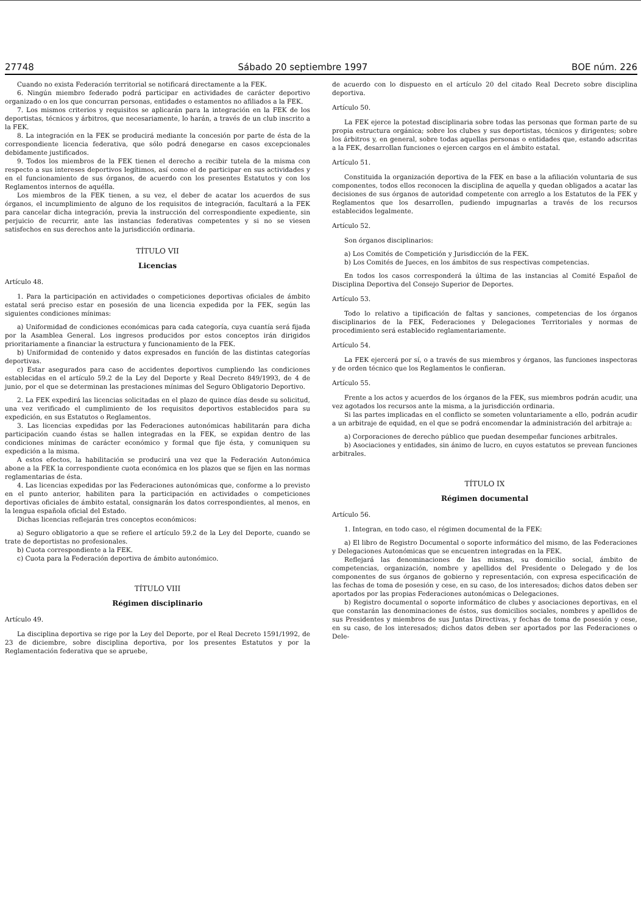27748 Sábado 20 septiembre 1997 BOE núm. 226
Cuando no exista Federación territorial se notificará directamente a la FEK.
6. Ningún miembro federado podrá participar en actividades de carácter deportivo organizado o en los que concurran personas, entidades o estamentos no afiliados a la FEK.
7. Los mismos criterios y requisitos se aplicarán para la integración en la FEK de los deportistas, técnicos y árbitros, que necesariamente, lo harán, a través de un club inscrito a la FEK.
8. La integración en la FEK se producirá mediante la concesión por parte de ésta de la correspondiente licencia federativa, que sólo podrá denegarse en casos excepcionales debidamente justificados.
9. Todos los miembros de la FEK tienen el derecho a recibir tutela de la misma con respecto a sus intereses deportivos legítimos, así como el de participar en sus actividades y en el funcionamiento de sus órganos, de acuerdo con los presentes Estatutos y con los Reglamentos internos de aquélla.
Los miembros de la FEK tienen, a su vez, el deber de acatar los acuerdos de sus órganos, el incumplimiento de alguno de los requisitos de integración, facultará a la FEK para cancelar dicha integración, previa la instrucción del correspondiente expediente, sin perjuicio de recurrir, ante las instancias federativas competentes y si no se viesen satisfechos en sus derechos ante la jurisdicción ordinaria.
TÍTULO VII
Licencias
Artículo 48.
1. Para la participación en actividades o competiciones deportivas oficiales de ámbito estatal será preciso estar en posesión de una licencia expedida por la FEK, según las siguientes condiciones mínimas:
a) Uniformidad de condiciones económicas para cada categoría, cuya cuantía será fijada por la Asamblea General. Los ingresos producidos por estos conceptos irán dirigidos prioritariamente a financiar la estructura y funcionamiento de la FEK.
b) Uniformidad de contenido y datos expresados en función de las distintas categorías deportivas.
c) Estar asegurados para caso de accidentes deportivos cumpliendo las condiciones establecidas en el artículo 59.2 de la Ley del Deporte y Real Decreto 849/1993, de 4 de junio, por el que se determinan las prestaciones mínimas del Seguro Obligatorio Deportivo.
2. La FEK expedirá las licencias solicitadas en el plazo de quince días desde su solicitud, una vez verificado el cumplimiento de los requisitos deportivos establecidos para su expedición, en sus Estatutos o Reglamentos.
3. Las licencias expedidas por las Federaciones autonómicas habilitarán para dicha participación cuando éstas se hallen integradas en la FEK, se expidan dentro de las condiciones mínimas de carácter económico y formal que fije ésta, y comuniquen su expedición a la misma.
A estos efectos, la habilitación se producirá una vez que la Federación Autonómica abone a la FEK la correspondiente cuota económica en los plazos que se fijen en las normas reglamentarias de ésta.
4. Las licencias expedidas por las Federaciones autonómicas que, conforme a lo previsto en el punto anterior, habiliten para la participación en actividades o competiciones deportivas oficiales de ámbito estatal, consignarán los datos correspondientes, al menos, en la lengua española oficial del Estado.
Dichas licencias reflejarán tres conceptos económicos:
a) Seguro obligatorio a que se refiere el artículo 59.2 de la Ley del Deporte, cuando se trate de deportistas no profesionales.
b) Cuota correspondiente a la FEK.
c) Cuota para la Federación deportiva de ámbito autonómico.
TÍTULO VIII
Régimen disciplinario
Artículo 49.
La disciplina deportiva se rige por la Ley del Deporte, por el Real Decreto 1591/1992, de 23 de diciembre, sobre disciplina deportiva, por los presentes Estatutos y por la Reglamentación federativa que se apruebe,
de acuerdo con lo dispuesto en el artículo 20 del citado Real Decreto sobre disciplina deportiva.
Artículo 50.
La FEK ejerce la potestad disciplinaria sobre todas las personas que forman parte de su propia estructura orgánica; sobre los clubes y sus deportistas, técnicos y dirigentes; sobre los árbitros y, en general, sobre todas aquellas personas o entidades que, estando adscritas a la FEK, desarrollan funciones o ejercen cargos en el ámbito estatal.
Artículo 51.
Constituida la organización deportiva de la FEK en base a la afiliación voluntaria de sus componentes, todos ellos reconocen la disciplina de aquella y quedan obligados a acatar las decisiones de sus órganos de autoridad competente con arreglo a los Estatutos de la FEK y Reglamentos que los desarrollen, pudiendo impugnarlas a través de los recursos establecidos legalmente.
Artículo 52.
Son órganos disciplinarios:
a) Los Comités de Competición y Jurisdicción de la FEK.
b) Los Comités de Jueces, en los ámbitos de sus respectivas competencias.
En todos los casos corresponderá la última de las instancias al Comité Español de Disciplina Deportiva del Consejo Superior de Deportes.
Artículo 53.
Todo lo relativo a tipificación de faltas y sanciones, competencias de los órganos disciplinarios de la FEK, Federaciones y Delegaciones Territoriales y normas de procedimiento será establecido reglamentariamente.
Artículo 54.
La FEK ejercerá por sí, o a través de sus miembros y órganos, las funciones inspectoras y de orden técnico que los Reglamentos le confieran.
Artículo 55.
Frente a los actos y acuerdos de los órganos de la FEK, sus miembros podrán acudir, una vez agotados los recursos ante la misma, a la jurisdicción ordinaria.
Si las partes implicadas en el conflicto se someten voluntariamente a ello, podrán acudir a un arbitraje de equidad, en el que se podrá encomendar la administración del arbitraje a:
a) Corporaciones de derecho público que puedan desempeñar funciones arbitrales.
b) Asociaciones y entidades, sin ánimo de lucro, en cuyos estatutos se prevean funciones arbitrales.
TÍTULO IX
Régimen documental
Artículo 56.
1. Integran, en todo caso, el régimen documental de la FEK:
a) El libro de Registro Documental o soporte informático del mismo, de las Federaciones y Delegaciones Autonómicas que se encuentren integradas en la FEK.
Reflejará las denominaciones de las mismas, su domicilio social, ámbito de competencias, organización, nombre y apellidos del Presidente o Delegado y de los componentes de sus órganos de gobierno y representación, con expresa especificación de las fechas de toma de posesión y cese, en su caso, de los interesados; dichos datos deben ser aportados por las propias Federaciones autonómicas o Delegaciones.
b) Registro documental o soporte informático de clubes y asociaciones deportivas, en el que constarán las denominaciones de éstos, sus domicilios sociales, nombres y apellidos de sus Presidentes y miembros de sus Juntas Directivas, y fechas de toma de posesión y cese, en su caso, de los interesados; dichos datos deben ser aportados por las Federaciones o Dele-